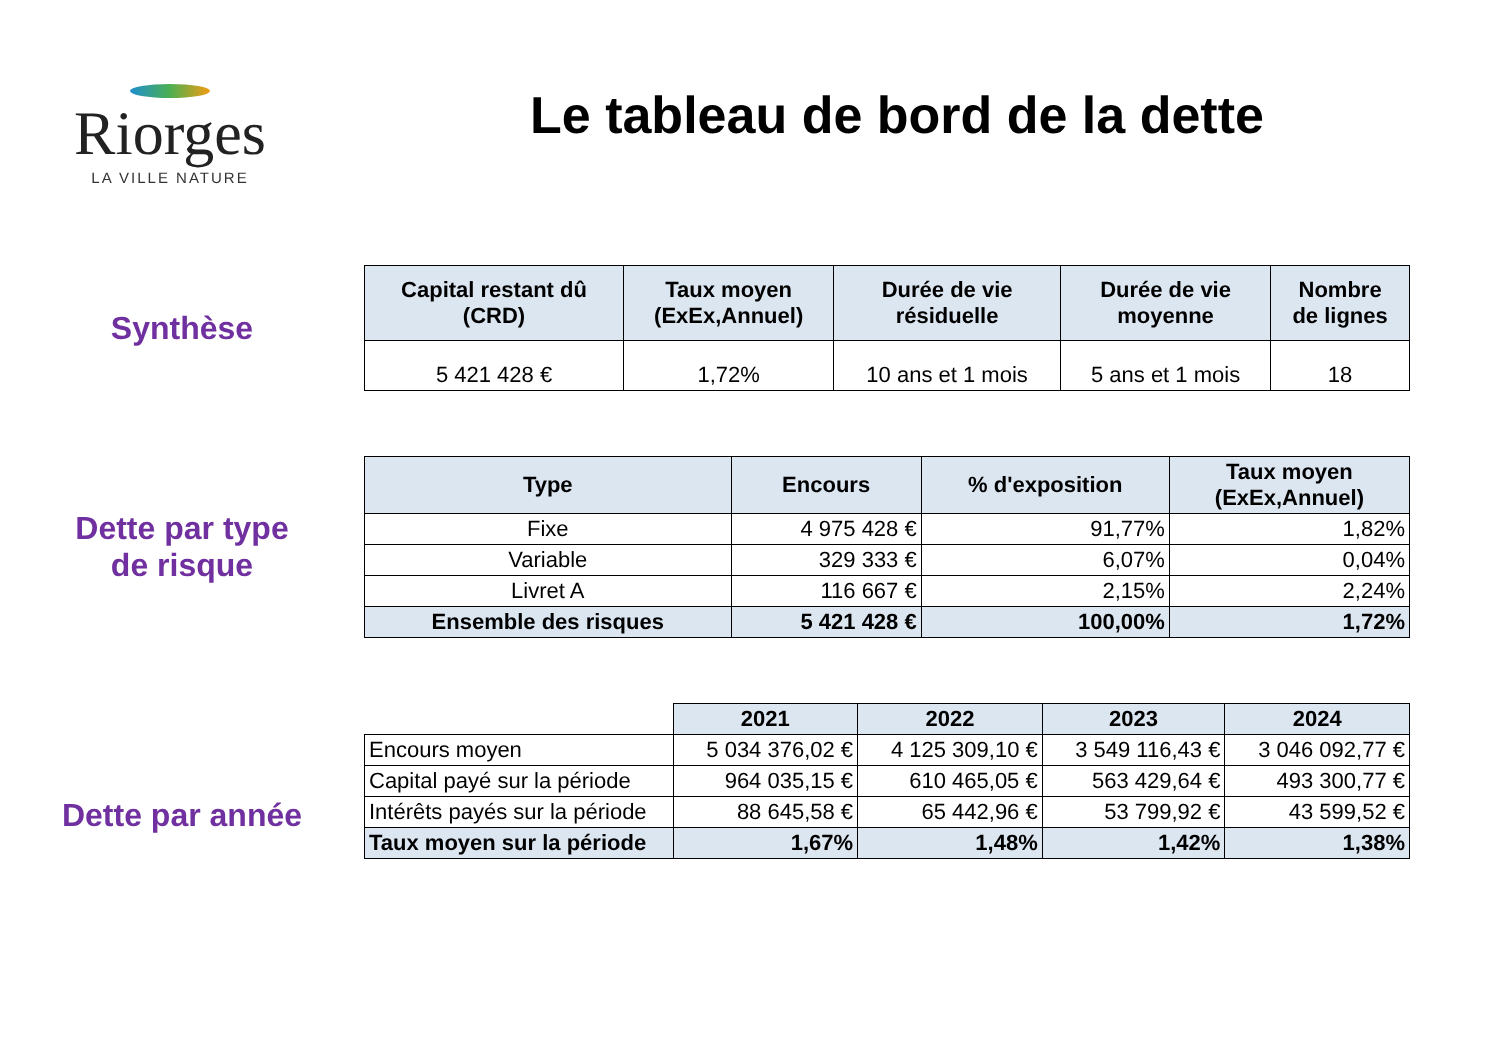Riorges
LA VILLE NATURE
Le tableau de bord de la dette
Synthèse
| Capital restant dû (CRD) | Taux moyen (ExEx,Annuel) | Durée de vie résiduelle | Durée de vie moyenne | Nombre de lignes |
| --- | --- | --- | --- | --- |
| 5 421 428 € | 1,72% | 10 ans et 1 mois | 5 ans et 1 mois | 18 |
Dette par type
de risque
| Type | Encours | % d'exposition | Taux moyen (ExEx,Annuel) |
| --- | --- | --- | --- |
| Fixe | 4 975 428 € | 91,77% | 1,82% |
| Variable | 329 333 € | 6,07% | 0,04% |
| Livret A | 116 667 € | 2,15% | 2,24% |
| Ensemble des risques | 5 421 428 € | 100,00% | 1,72% |
Dette par année
| | 2021 | 2022 | 2023 | 2024 |
| Encours moyen | 5 034 376,02 € | 4 125 309,10 € | 3 549 116,43 € | 3 046 092,77 € |
| Capital payé sur la période | 964 035,15 € | 610 465,05 € | 563 429,64 € | 493 300,77 € |
| Intérêts payés sur la période | 88 645,58 € | 65 442,96 € | 53 799,92 € | 43 599,52 € |
| Taux moyen sur la période | 1,67% | 1,48% | 1,42% | 1,38% |